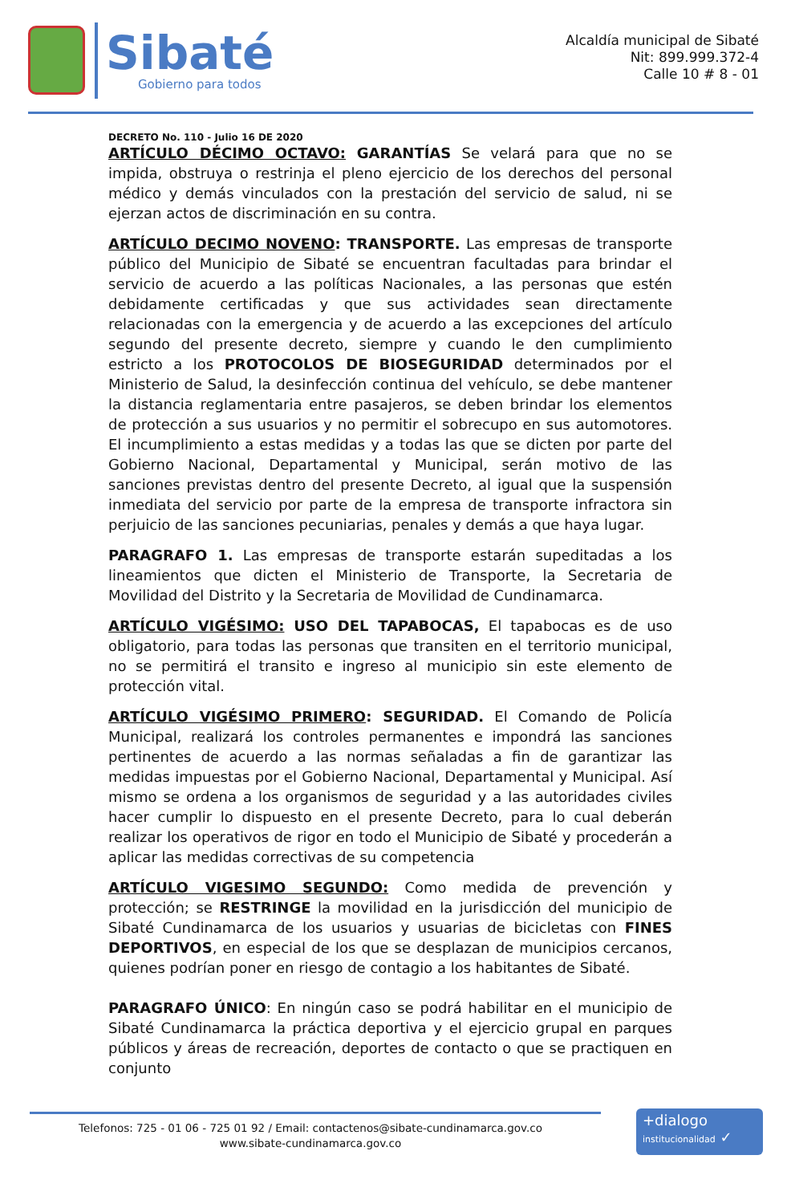Sibaté
Gobierno para todos
Alcaldía municipal de Sibaté
Nit: 899.999.372-4
Calle 10 # 8 - 01
DECRETO No. 110 - Julio 16 DE 2020
ARTÍCULO DÉCIMO OCTAVO: GARANTÍAS Se velará para que no se impida, obstruya o restrinja el pleno ejercicio de los derechos del personal médico y demás vinculados con la prestación del servicio de salud, ni se ejerzan actos de discriminación en su contra.
ARTÍCULO DECIMO NOVENO: TRANSPORTE. Las empresas de transporte público del Municipio de Sibaté se encuentran facultadas para brindar el servicio de acuerdo a las políticas Nacionales, a las personas que estén debidamente certificadas y que sus actividades sean directamente relacionadas con la emergencia y de acuerdo a las excepciones del artículo segundo del presente decreto, siempre y cuando le den cumplimiento estricto a los PROTOCOLOS DE BIOSEGURIDAD determinados por el Ministerio de Salud, la desinfección continua del vehículo, se debe mantener la distancia reglamentaria entre pasajeros, se deben brindar los elementos de protección a sus usuarios y no permitir el sobrecupo en sus automotores. El incumplimiento a estas medidas y a todas las que se dicten por parte del Gobierno Nacional, Departamental y Municipal, serán motivo de las sanciones previstas dentro del presente Decreto, al igual que la suspensión inmediata del servicio por parte de la empresa de transporte infractora sin perjuicio de las sanciones pecuniarias, penales y demás a que haya lugar.
PARAGRAFO 1. Las empresas de transporte estarán supeditadas a los lineamientos que dicten el Ministerio de Transporte, la Secretaria de Movilidad del Distrito y la Secretaria de Movilidad de Cundinamarca.
ARTÍCULO VIGÉSIMO: USO DEL TAPABOCAS, El tapabocas es de uso obligatorio, para todas las personas que transiten en el territorio municipal, no se permitirá el transito e ingreso al municipio sin este elemento de protección vital.
ARTÍCULO VIGÉSIMO PRIMERO: SEGURIDAD. El Comando de Policía Municipal, realizará los controles permanentes e impondrá las sanciones pertinentes de acuerdo a las normas señaladas a fin de garantizar las medidas impuestas por el Gobierno Nacional, Departamental y Municipal. Así mismo se ordena a los organismos de seguridad y a las autoridades civiles hacer cumplir lo dispuesto en el presente Decreto, para lo cual deberán realizar los operativos de rigor en todo el Municipio de Sibaté y procederán a aplicar las medidas correctivas de su competencia
ARTÍCULO VIGESIMO SEGUNDO: Como medida de prevención y protección; se RESTRINGE la movilidad en la jurisdicción del municipio de Sibaté Cundinamarca de los usuarios y usuarias de bicicletas con FINES DEPORTIVOS, en especial de los que se desplazan de municipios cercanos, quienes podrían poner en riesgo de contagio a los habitantes de Sibaté.
PARAGRAFO ÚNICO: En ningún caso se podrá habilitar en el municipio de Sibaté Cundinamarca la práctica deportiva y el ejercicio grupal en parques públicos y áreas de recreación, deportes de contacto o que se practiquen en conjunto
Telefonos: 725 - 01 06 - 725 01 92 / Email: contactenos@sibate-cundinamarca.gov.co
www.sibate-cundinamarca.gov.co
+dialogo
institucionalidad ✓